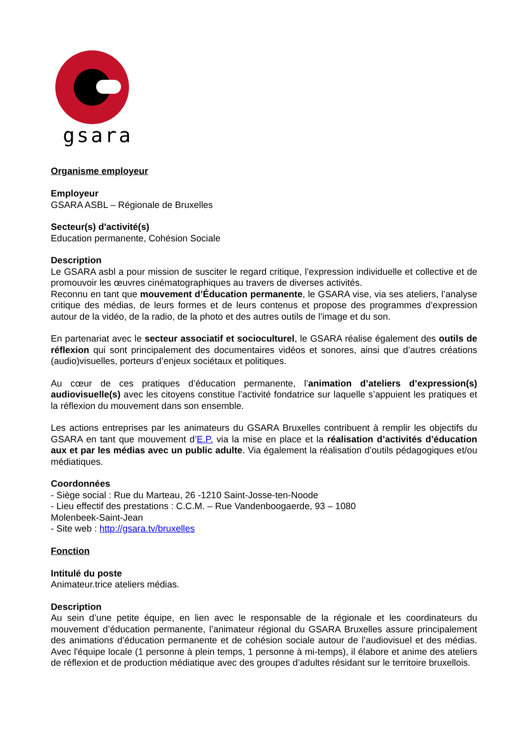gsara
Organisme employeur
Employeur
GSARA ASBL – Régionale de Bruxelles
Secteur(s) d'activité(s)
Education permanente, Cohésion Sociale
Description
Le GSARA asbl a pour mission de susciter le regard critique, l’expression individuelle et collective et de promouvoir les œuvres cinématographiques au travers de diverses activités.
Reconnu en tant que mouvement d’Éducation permanente, le GSARA vise, via ses ateliers, l’analyse critique des médias, de leurs formes et de leurs contenus et propose des programmes d’expression autour de la vidéo, de la radio, de la photo et des autres outils de l’image et du son.
En partenariat avec le secteur associatif et socioculturel, le GSARA réalise également des outils de réflexion qui sont principalement des documentaires vidéos et sonores, ainsi que d’autres créations (audio)visuelles, porteurs d’enjeux sociétaux et politiques.
Au cœur de ces pratiques d’éducation permanente, l’animation d’ateliers d’expression(s) audiovisuelle(s) avec les citoyens constitue l’activité fondatrice sur laquelle s’appuient les pratiques et la réflexion du mouvement dans son ensemble.
Les actions entreprises par les animateurs du GSARA Bruxelles contribuent à remplir les objectifs du GSARA en tant que mouvement d’E.P. via la mise en place et la réalisation d’activités d’éducation aux et par les médias avec un public adulte. Via également la réalisation d’outils pédagogiques et/ou médiatiques.
Coordonnées
- Siège social : Rue du Marteau, 26 -1210 Saint-Josse-ten-Noode
- Lieu effectif des prestations : C.C.M. – Rue Vandenboogaerde, 93 – 1080
Molenbeek-Saint-Jean
- Site web : http://gsara.tv/bruxelles
Fonction
Intitulé du poste
Animateur.trice ateliers médias.
Description
Au sein d’une petite équipe, en lien avec le responsable de la régionale et les coordinateurs du mouvement d’éducation permanente, l’animateur régional du GSARA Bruxelles assure principalement des animations d’éducation permanente et de cohésion sociale autour de l’audiovisuel et des médias. Avec l'équipe locale (1 personne à plein temps, 1 personne à mi-temps), il élabore et anime des ateliers de réflexion et de production médiatique avec des groupes d’adultes résidant sur le territoire bruxellois.